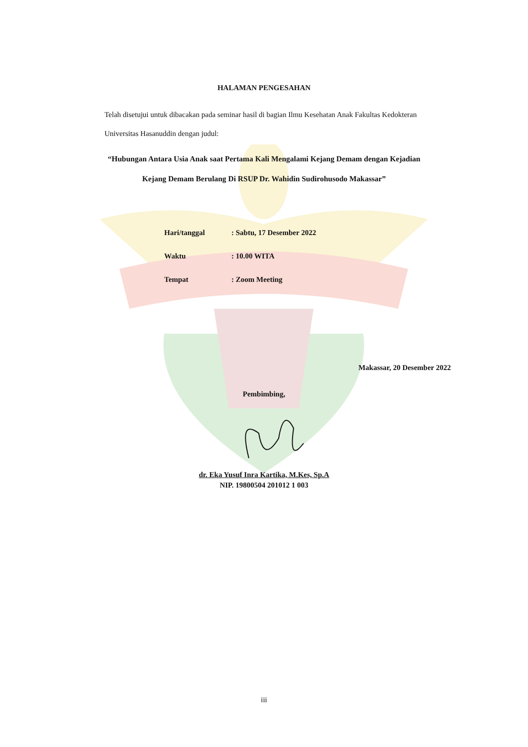HALAMAN PENGESAHAN
Telah disetujui untuk dibacakan pada seminar hasil di bagian Ilmu Kesehatan Anak Fakultas Kedokteran Universitas Hasanuddin dengan judul:
“Hubungan Antara Usia Anak saat Pertama Kali Mengalami Kejang Demam dengan Kejadian Kejang Demam Berulang Di RSUP Dr. Wahidin Sudirohusodo Makassar”
| Hari/tanggal | : Sabtu, 17 Desember 2022 |
| Waktu | : 10.00 WITA |
| Tempat | : Zoom Meeting |
Makassar, 20 Desember 2022
Pembimbing,
dr. Eka Yusuf Inra Kartika, M.Kes, Sp.A
NIP. 19800504 201012 1 003
iii